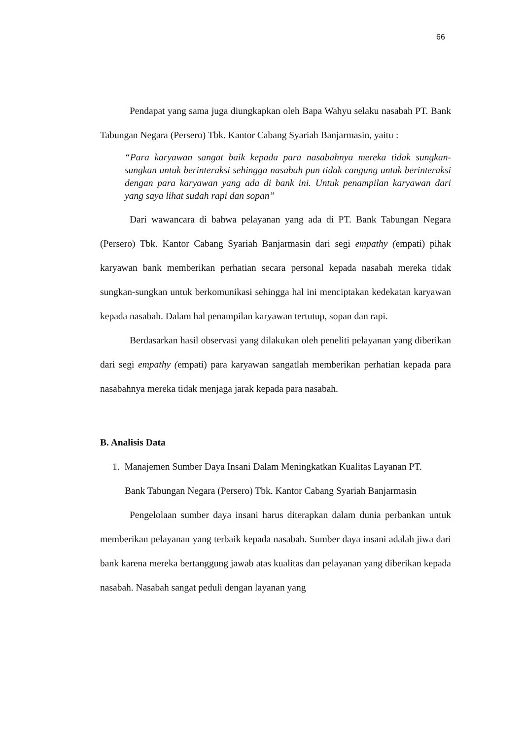66
Pendapat yang sama juga diungkapkan oleh Bapa Wahyu selaku nasabah PT. Bank Tabungan Negara (Persero) Tbk. Kantor Cabang Syariah Banjarmasin, yaitu :
“Para karyawan sangat baik kepada para nasabahnya mereka tidak sungkan-sungkan untuk berinteraksi sehingga nasabah pun tidak cangung untuk berinteraksi dengan para karyawan yang ada di bank ini. Untuk penampilan karyawan dari yang saya lihat sudah rapi dan sopan”
Dari wawancara di bahwa pelayanan yang ada di PT. Bank Tabungan Negara (Persero) Tbk. Kantor Cabang Syariah Banjarmasin dari segi empathy (empati) pihak karyawan bank memberikan perhatian secara personal kepada nasabah mereka tidak sungkan-sungkan untuk berkomunikasi sehingga hal ini menciptakan kedekatan karyawan kepada nasabah. Dalam hal penampilan karyawan tertutup, sopan dan rapi.
Berdasarkan hasil observasi yang dilakukan oleh peneliti pelayanan yang diberikan dari segi empathy (empati) para karyawan sangatlah memberikan perhatian kepada para nasabahnya mereka tidak menjaga jarak kepada para nasabah.
B. Analisis Data
1. Manajemen Sumber Daya Insani Dalam Meningkatkan Kualitas Layanan PT.
Bank Tabungan Negara (Persero) Tbk. Kantor Cabang Syariah Banjarmasin
Pengelolaan sumber daya insani harus diterapkan dalam dunia perbankan untuk memberikan pelayanan yang terbaik kepada nasabah. Sumber daya insani adalah jiwa dari bank karena mereka bertanggung jawab atas kualitas dan pelayanan yang diberikan kepada nasabah. Nasabah sangat peduli dengan layanan yang